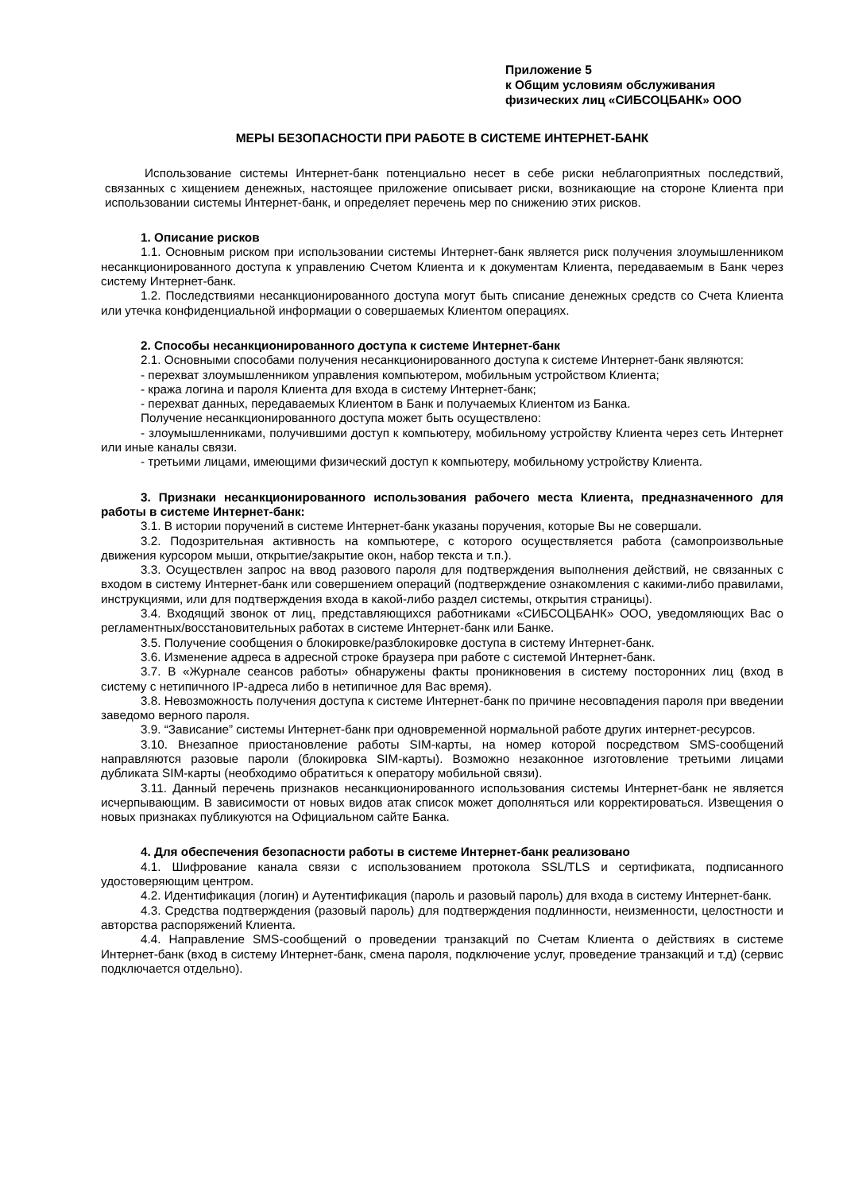Приложение 5
к Общим условиям обслуживания
физических лиц «СИБСОЦБАНК» ООО
МЕРЫ БЕЗОПАСНОСТИ ПРИ РАБОТЕ В СИСТЕМЕ ИНТЕРНЕТ-БАНК
Использование системы Интернет-банк потенциально несет в себе риски неблагоприятных последствий, связанных с хищением денежных, настоящее приложение описывает риски, возникающие на стороне Клиента при использовании системы Интернет-банк, и определяет перечень мер по снижению этих рисков.
1. Описание рисков
1.1. Основным риском при использовании системы Интернет-банк является риск получения злоумышленником несанкционированного доступа к управлению Счетом Клиента и к документам Клиента, передаваемым в Банк через систему Интернет-банк.
1.2. Последствиями несанкционированного доступа могут быть списание денежных средств со Счета Клиента или утечка конфиденциальной информации о совершаемых Клиентом операциях.
2. Способы несанкционированного доступа к системе Интернет-банк
2.1. Основными способами получения несанкционированного доступа к системе Интернет-банк являются:
- перехват злоумышленником управления компьютером, мобильным устройством Клиента;
- кража логина и пароля Клиента для входа в систему Интернет-банк;
- перехват данных, передаваемых Клиентом в Банк и получаемых Клиентом из Банка.
Получение несанкционированного доступа может быть осуществлено:
- злоумышленниками, получившими доступ к компьютеру, мобильному устройству Клиента через сеть Интернет или иные каналы связи.
- третьими лицами, имеющими физический доступ к компьютеру, мобильному устройству Клиента.
3. Признаки несанкционированного использования рабочего места Клиента, предназначенного для работы в системе Интернет-банк:
3.1. В истории поручений в системе Интернет-банк указаны поручения, которые Вы не совершали.
3.2. Подозрительная активность на компьютере, с которого осуществляется работа (самопроизвольные движения курсором мыши, открытие/закрытие окон, набор текста и т.п.).
3.3. Осуществлен запрос на ввод разового пароля для подтверждения выполнения действий, не связанных с входом в систему Интернет-банк или совершением операций (подтверждение ознакомления с какими-либо правилами, инструкциями, или для подтверждения входа в какой-либо раздел системы, открытия страницы).
3.4. Входящий звонок от лиц, представляющихся работниками «СИБСОЦБАНК» ООО, уведомляющих Вас о регламентных/восстановительных работах в системе Интернет-банк или Банке.
3.5. Получение сообщения о блокировке/разблокировке доступа в систему Интернет-банк.
3.6. Изменение адреса в адресной строке браузера при работе с системой Интернет-банк.
3.7. В «Журнале сеансов работы» обнаружены факты проникновения в систему посторонних лиц (вход в систему с нетипичного IP-адреса либо в нетипичное для Вас время).
3.8. Невозможность получения доступа к системе Интернет-банк по причине несовпадения пароля при введении заведомо верного пароля.
3.9. “Зависание” системы Интернет-банк при одновременной нормальной работе других интернет-ресурсов.
3.10. Внезапное приостановление работы SIM-карты, на номер которой посредством SMS-сообщений направляются разовые пароли (блокировка SIM-карты). Возможно незаконное изготовление третьими лицами дубликата SIM-карты (необходимо обратиться к оператору мобильной связи).
3.11. Данный перечень признаков несанкционированного использования системы Интернет-банк не является исчерпывающим. В зависимости от новых видов атак список может дополняться или корректироваться. Извещения о новых признаках публикуются на Официальном сайте Банка.
4. Для обеспечения безопасности работы в системе Интернет-банк реализовано
4.1. Шифрование канала связи с использованием протокола SSL/TLS и сертификата, подписанного удостоверяющим центром.
4.2. Идентификация (логин) и Аутентификация (пароль и разовый пароль) для входа в систему Интернет-банк.
4.3. Средства подтверждения (разовый пароль) для подтверждения подлинности, неизменности, целостности и авторства распоряжений Клиента.
4.4. Направление SMS-сообщений о проведении транзакций по Счетам Клиента о действиях в системе Интернет-банк (вход в систему Интернет-банк, смена пароля, подключение услуг, проведение транзакций и т.д) (сервис подключается отдельно).